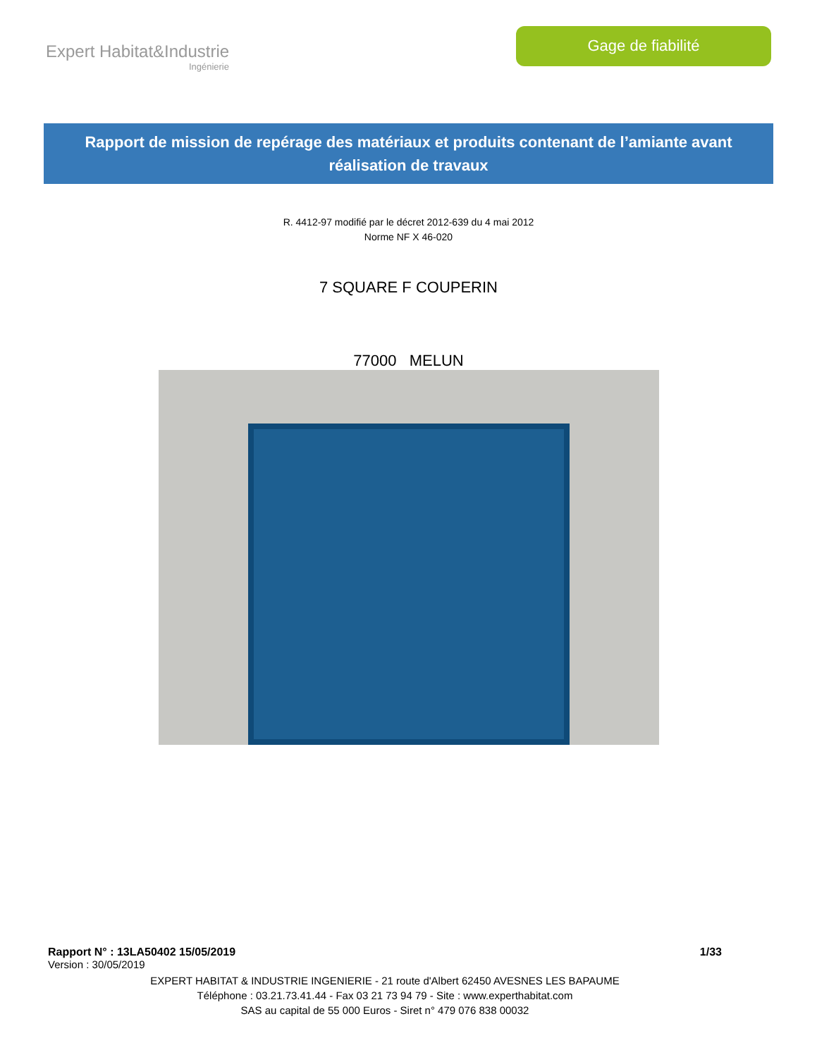Expert Habitat&Industrie
Ingénierie
Gage de fiabilité
Rapport de mission de repérage des matériaux et produits contenant de l’amiante avant réalisation de travaux
R. 4412-97 modifié par le décret 2012-639 du 4 mai 2012
Norme NF X 46-020
7 SQUARE F COUPERIN
77000 MELUN
Rapport N° : 13LA50402 15/05/2019 1/33
Version : 30/05/2019
EXPERT HABITAT & INDUSTRIE INGENIERIE - 21 route d'Albert 62450 AVESNES LES BAPAUME
Téléphone : 03.21.73.41.44 - Fax 03 21 73 94 79 - Site : www.experthabitat.com
SAS au capital de 55 000 Euros - Siret n° 479 076 838 00032